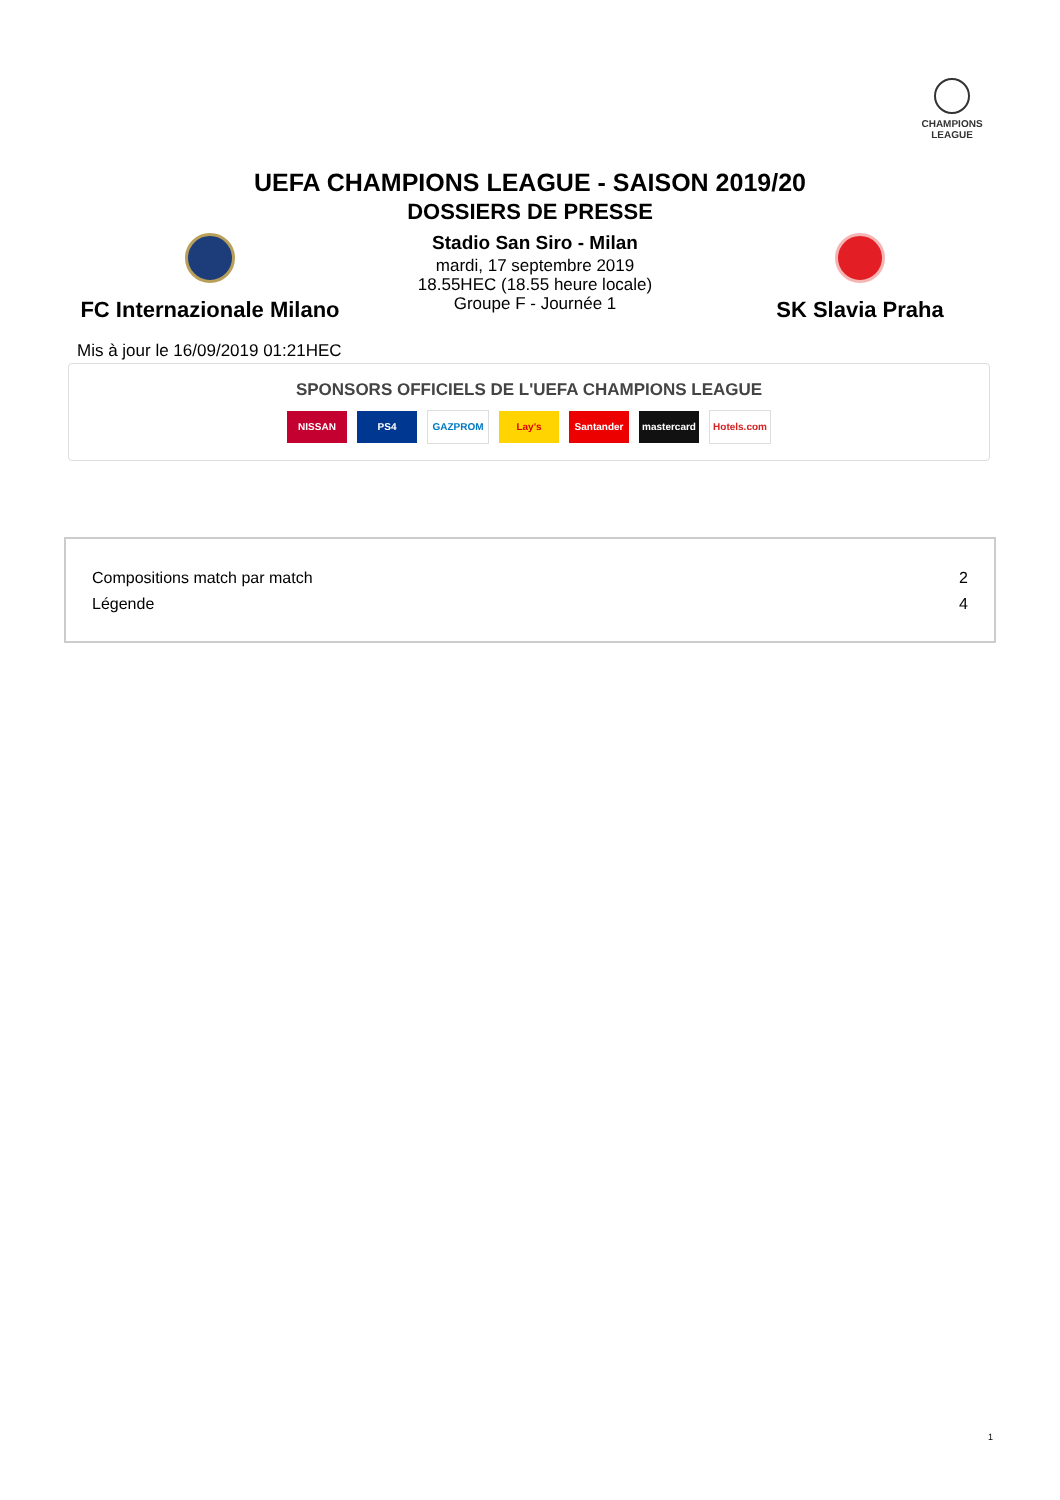CHAMPIONS
LEAGUE
UEFA CHAMPIONS LEAGUE - SAISON 2019/20
DOSSIERS DE PRESSE
FC Internazionale Milano
Stadio San Siro - Milan
mardi, 17 septembre 2019
18.55HEC (18.55 heure locale)
Groupe F - Journée 1
SK Slavia Praha
Mis à jour le 16/09/2019 01:21HEC
SPONSORS OFFICIELS DE L'UEFA CHAMPIONS LEAGUE
NISSAN PS4 GAZPROM Lay's Santander mastercard Hotels.com
| Compositions match par match | 2 |
| Légende | 4 |
1